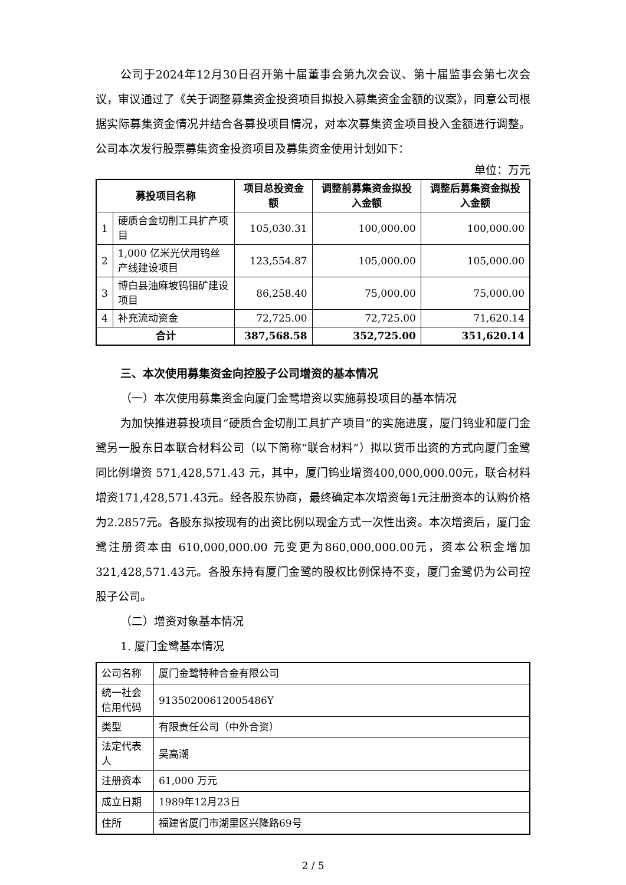公司于2024年12月30日召开第十届董事会第九次会议、第十届监事会第七次会议，审议通过了《关于调整募集资金投资项目拟投入募集资金金额的议案》，同意公司根据实际募集资金情况并结合各募投项目情况，对本次募集资金项目投入金额进行调整。公司本次发行股票募集资金投资项目及募集资金使用计划如下：
单位：万元
| 募投项目名称 | | 项目总投资金额 | 调整前募集资金拟投入金额 | 调整后募集资金拟投入金额 |
| --- | --- | --- | --- | --- |
| 1 | 硬质合金切削工具扩产项目 | 105,030.31 | 100,000.00 | 100,000.00 |
| 2 | 1,000 亿米光伏用钨丝产线建设项目 | 123,554.87 | 105,000.00 | 105,000.00 |
| 3 | 博白县油麻坡钨钼矿建设项目 | 86,258.40 | 75,000.00 | 75,000.00 |
| 4 | 补充流动资金 | 72,725.00 | 72,725.00 | 71,620.14 |
| 合计 | | 387,568.58 | 352,725.00 | 351,620.14 |
三、本次使用募集资金向控股子公司增资的基本情况
（一）本次使用募集资金向厦门金鹭增资以实施募投项目的基本情况
为加快推进募投项目“硬质合金切削工具扩产项目”的实施进度，厦门钨业和厦门金鹭另一股东日本联合材料公司（以下简称“联合材料”）拟以货币出资的方式向厦门金鹭同比例增资 571,428,571.43 元，其中，厦门钨业增资400,000,000.00元，联合材料增资171,428,571.43元。经各股东协商，最终确定本次增资每1元注册资本的认购价格为2.2857元。各股东拟按现有的出资比例以现金方式一次性出资。本次增资后，厦门金鹭注册资本由 610,000,000.00 元变更为860,000,000.00元，资本公积金增加321,428,571.43元。各股东持有厦门金鹭的股权比例保持不变，厦门金鹭仍为公司控股子公司。
（二）增资对象基本情况
1. 厦门金鹭基本情况
| 公司名称 | 厦门金鹭特种合金有限公司 |
| 统一社会信用代码 | 91350200612005486Y |
| 类型 | 有限责任公司（中外合资） |
| 法定代表人 | 吴高潮 |
| 注册资本 | 61,000 万元 |
| 成立日期 | 1989年12月23日 |
| 住所 | 福建省厦门市湖里区兴隆路69号 |
2 / 5